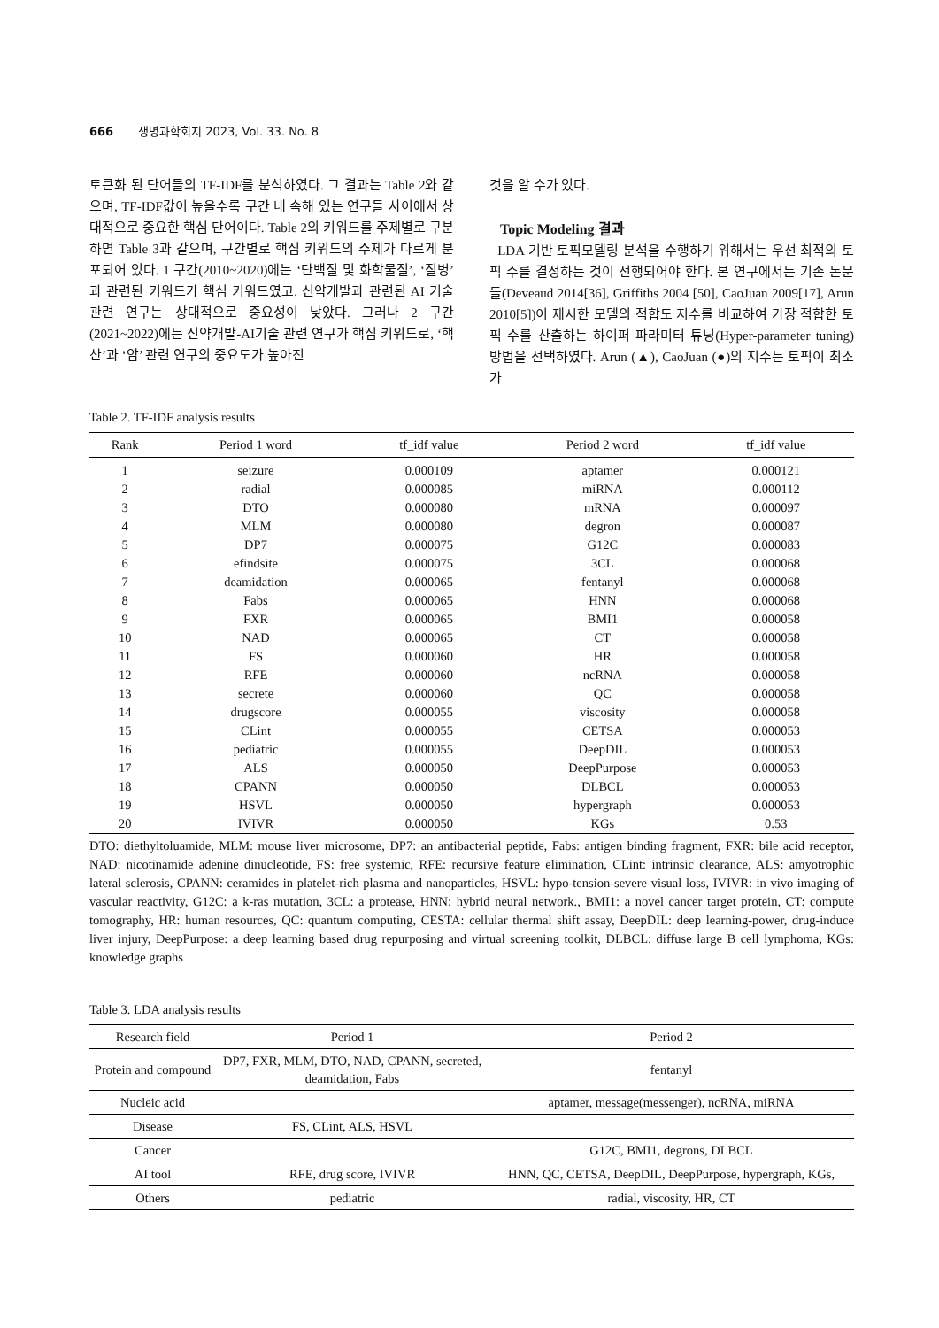666 생명과학회지 2023, Vol. 33. No. 8
토큰화 된 단어들의 TF-IDF를 분석하였다. 그 결과는 Table 2와 같으며, TF-IDF값이 높을수록 구간 내 속해 있는 연구들 사이에서 상대적으로 중요한 핵심 단어이다. Table 2의 키워드를 주제별로 구분하면 Table 3과 같으며, 구간별로 핵심 키워드의 주제가 다르게 분포되어 있다. 1 구간(2010~2020)에는 ‘단백질 및 화학물질’, ‘질병’과 관련된 키워드가 핵심 키워드였고, 신약개발과 관련된 AI 기술 관련 연구는 상대적으로 중요성이 낮았다. 그러나 2 구간(2021~2022)에는 신약개발-AI기술 관련 연구가 핵심 키워드로, ‘핵산’과 ‘암’ 관련 연구의 중요도가 높아진
것을 알 수가 있다.
Topic Modeling 결과
LDA 기반 토픽모델링 분석을 수행하기 위해서는 우선 최적의 토픽 수를 결정하는 것이 선행되어야 한다. 본 연구에서는 기존 논문들(Deveaud 2014[36], Griffiths 2004 [50], CaoJuan 2009[17], Arun 2010[5])이 제시한 모델의 적합도 지수를 비교하여 가장 적합한 토픽 수를 산출하는 하이퍼 파라미터 튜닝(Hyper-parameter tuning) 방법을 선택하였다. Arun (▲), CaoJuan (●)의 지수는 토픽이 최소가
Table 2. TF-IDF analysis results
| Rank | Period 1 word | tf_idf value | Period 2 word | tf_idf value |
| --- | --- | --- | --- | --- |
| 1 | seizure | 0.000109 | aptamer | 0.000121 |
| 2 | radial | 0.000085 | miRNA | 0.000112 |
| 3 | DTO | 0.000080 | mRNA | 0.000097 |
| 4 | MLM | 0.000080 | degron | 0.000087 |
| 5 | DP7 | 0.000075 | G12C | 0.000083 |
| 6 | efindsite | 0.000075 | 3CL | 0.000068 |
| 7 | deamidation | 0.000065 | fentanyl | 0.000068 |
| 8 | Fabs | 0.000065 | HNN | 0.000068 |
| 9 | FXR | 0.000065 | BMI1 | 0.000058 |
| 10 | NAD | 0.000065 | CT | 0.000058 |
| 11 | FS | 0.000060 | HR | 0.000058 |
| 12 | RFE | 0.000060 | ncRNA | 0.000058 |
| 13 | secrete | 0.000060 | QC | 0.000058 |
| 14 | drugscore | 0.000055 | viscosity | 0.000058 |
| 15 | CLint | 0.000055 | CETSA | 0.000053 |
| 16 | pediatric | 0.000055 | DeepDIL | 0.000053 |
| 17 | ALS | 0.000050 | DeepPurpose | 0.000053 |
| 18 | CPANN | 0.000050 | DLBCL | 0.000053 |
| 19 | HSVL | 0.000050 | hypergraph | 0.000053 |
| 20 | IVIVR | 0.000050 | KGs | 0.53 |
DTO: diethyltoluamide, MLM: mouse liver microsome, DP7: an antibacterial peptide, Fabs: antigen binding fragment, FXR: bile acid receptor, NAD: nicotinamide adenine dinucleotide, FS: free systemic, RFE: recursive feature elimination, CLint: intrinsic clearance, ALS: amyotrophic lateral sclerosis, CPANN: ceramides in platelet-rich plasma and nanoparticles, HSVL: hypo-tension-severe visual loss, IVIVR: in vivo imaging of vascular reactivity, G12C: a k-ras mutation, 3CL: a protease, HNN: hybrid neural network., BMI1: a novel cancer target protein, CT: compute tomography, HR: human resources, QC: quantum computing, CESTA: cellular thermal shift assay, DeepDIL: deep learning-power, drug-induce liver injury, DeepPurpose: a deep learning based drug repurposing and virtual screening toolkit, DLBCL: diffuse large B cell lymphoma, KGs: knowledge graphs
Table 3. LDA analysis results
| Research field | Period 1 | Period 2 |
| --- | --- | --- |
| Protein and compound | DP7, FXR, MLM, DTO, NAD, CPANN, secreted, deamidation, Fabs | fentanyl |
| Nucleic acid | | aptamer, message(messenger), ncRNA, miRNA |
| Disease | FS, CLint, ALS, HSVL | |
| Cancer | | G12C, BMI1, degrons, DLBCL |
| AI tool | RFE, drug score, IVIVR | HNN, QC, CETSA, DeepDIL, DeepPurpose, hypergraph, KGs, |
| Others | pediatric | radial, viscosity, HR, CT |